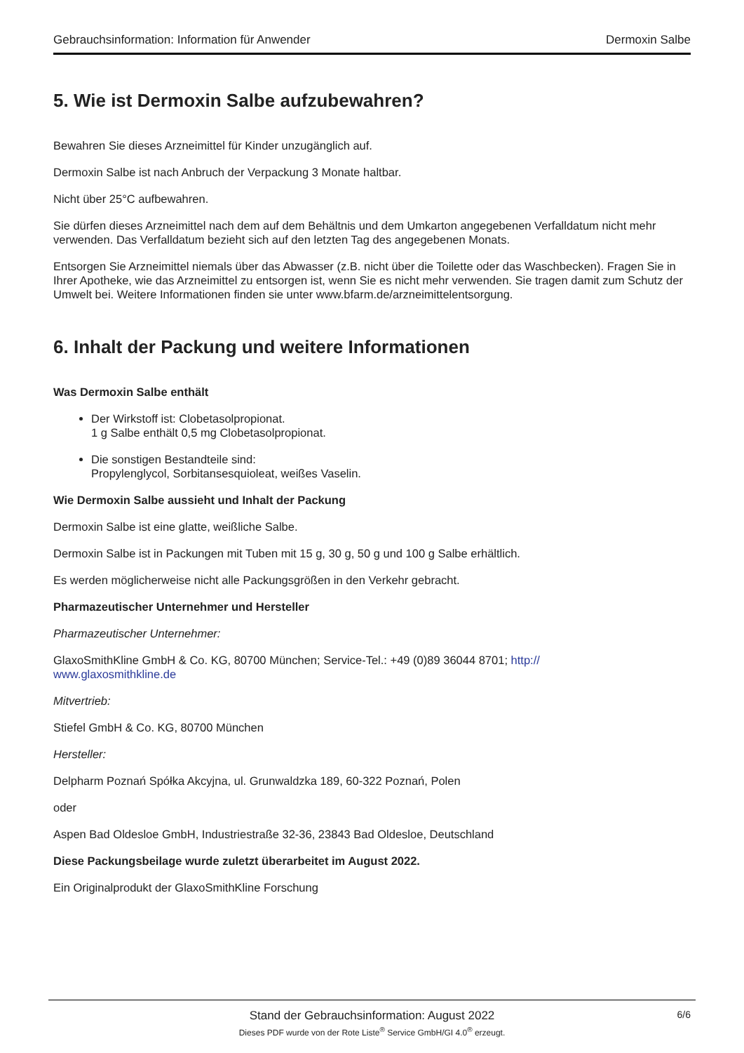Gebrauchsinformation: Information für Anwender Dermoxin Salbe
5. Wie ist Dermoxin Salbe aufzubewahren?
Bewahren Sie dieses Arzneimittel für Kinder unzugänglich auf.
Dermoxin Salbe ist nach Anbruch der Verpackung 3 Monate haltbar.
Nicht über 25°C aufbewahren.
Sie dürfen dieses Arzneimittel nach dem auf dem Behältnis und dem Umkarton angegebenen Verfalldatum nicht mehr verwenden. Das Verfalldatum bezieht sich auf den letzten Tag des angegebenen Monats.
Entsorgen Sie Arzneimittel niemals über das Abwasser (z.B. nicht über die Toilette oder das Waschbecken). Fragen Sie in Ihrer Apotheke, wie das Arzneimittel zu entsorgen ist, wenn Sie es nicht mehr verwenden. Sie tragen damit zum Schutz der Umwelt bei. Weitere Informationen finden sie unter www.bfarm.de/arzneimittelentsorgung.
6. Inhalt der Packung und weitere Informationen
Was Dermoxin Salbe enthält
Der Wirkstoff ist: Clobetasolpropionat.
1 g Salbe enthält 0,5 mg Clobetasolpropionat.
Die sonstigen Bestandteile sind:
Propylenglycol, Sorbitansesquioleat, weißes Vaselin.
Wie Dermoxin Salbe aussieht und Inhalt der Packung
Dermoxin Salbe ist eine glatte, weißliche Salbe.
Dermoxin Salbe ist in Packungen mit Tuben mit 15 g, 30 g, 50 g und 100 g Salbe erhältlich.
Es werden möglicherweise nicht alle Packungsgrößen in den Verkehr gebracht.
Pharmazeutischer Unternehmer und Hersteller
Pharmazeutischer Unternehmer:
GlaxoSmithKline GmbH & Co. KG, 80700 München; Service-Tel.: +49 (0)89 36044 8701; http://
www.glaxosmithkline.de
Mitvertrieb:
Stiefel GmbH & Co. KG, 80700 München
Hersteller:
Delpharm Poznań Spółka Akcyjna, ul. Grunwaldzka 189, 60-322 Poznań, Polen
oder
Aspen Bad Oldesloe GmbH, Industriestraße 32-36, 23843 Bad Oldesloe, Deutschland
Diese Packungsbeilage wurde zuletzt überarbeitet im August 2022.
Ein Originalprodukt der GlaxoSmithKline Forschung
Stand der Gebrauchsinformation: August 2022
Dieses PDF wurde von der Rote Liste<sup>®</sup> Service GmbH/GI 4.0<sup>®</sup> erzeugt.
6/6